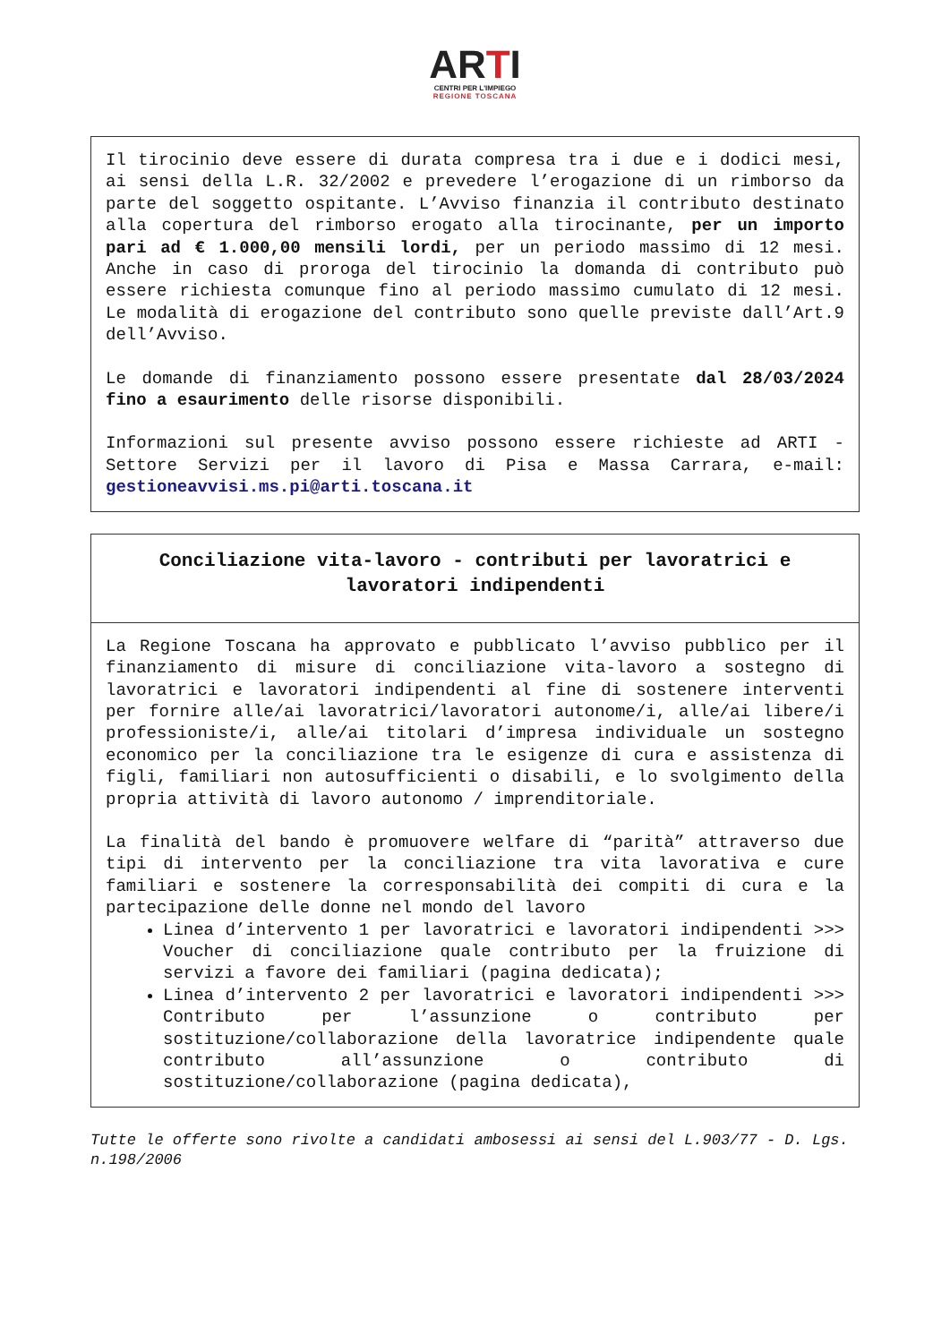ARTI
CENTRI PER L'IMPIEGO
REGIONE TOSCANA
Il tirocinio deve essere di durata compresa tra i due e i dodici mesi, ai sensi della L.R. 32/2002 e prevedere l’erogazione di un rimborso da parte del soggetto ospitante. L’Avviso finanzia il contributo destinato alla copertura del rimborso erogato alla tirocinante, per un importo pari ad € 1.000,00 mensili lordi, per un periodo massimo di 12 mesi. Anche in caso di proroga del tirocinio la domanda di contributo può essere richiesta comunque fino al periodo massimo cumulato di 12 mesi. Le modalità di erogazione del contributo sono quelle previste dall’Art.9 dell’Avviso.
Le domande di finanziamento possono essere presentate dal 28/03/2024 fino a esaurimento delle risorse disponibili.
Informazioni sul presente avviso possono essere richieste ad ARTI - Settore Servizi per il lavoro di Pisa e Massa Carrara, e-mail: gestioneavvisi.ms.pi@arti.toscana.it
Conciliazione vita-lavoro - contributi per lavoratrici e lavoratori indipendenti
La Regione Toscana ha approvato e pubblicato l’avviso pubblico per il finanziamento di misure di conciliazione vita-lavoro a sostegno di lavoratrici e lavoratori indipendenti al fine di sostenere interventi per fornire alle/ai lavoratrici/lavoratori autonome/i, alle/ai libere/i professioniste/i, alle/ai titolari d’impresa individuale un sostegno economico per la conciliazione tra le esigenze di cura e assistenza di figli, familiari non autosufficienti o disabili, e lo svolgimento della propria attività di lavoro autonomo / imprenditoriale.
La finalità del bando è promuovere welfare di “parità” attraverso due tipi di intervento per la conciliazione tra vita lavorativa e cure familiari e sostenere la corresponsabilità dei compiti di cura e la partecipazione delle donne nel mondo del lavoro
Linea d’intervento 1 per lavoratrici e lavoratori indipendenti >>> Voucher di conciliazione quale contributo per la fruizione di servizi a favore dei familiari (pagina dedicata);
Linea d’intervento 2 per lavoratrici e lavoratori indipendenti >>> Contributo per l’assunzione o contributo per sostituzione/collaborazione della lavoratrice indipendente quale contributo all’assunzione o contributo di sostituzione/collaborazione (pagina dedicata),
Tutte le offerte sono rivolte a candidati ambosessi ai sensi del L.903/77 - D. Lgs. n.198/2006